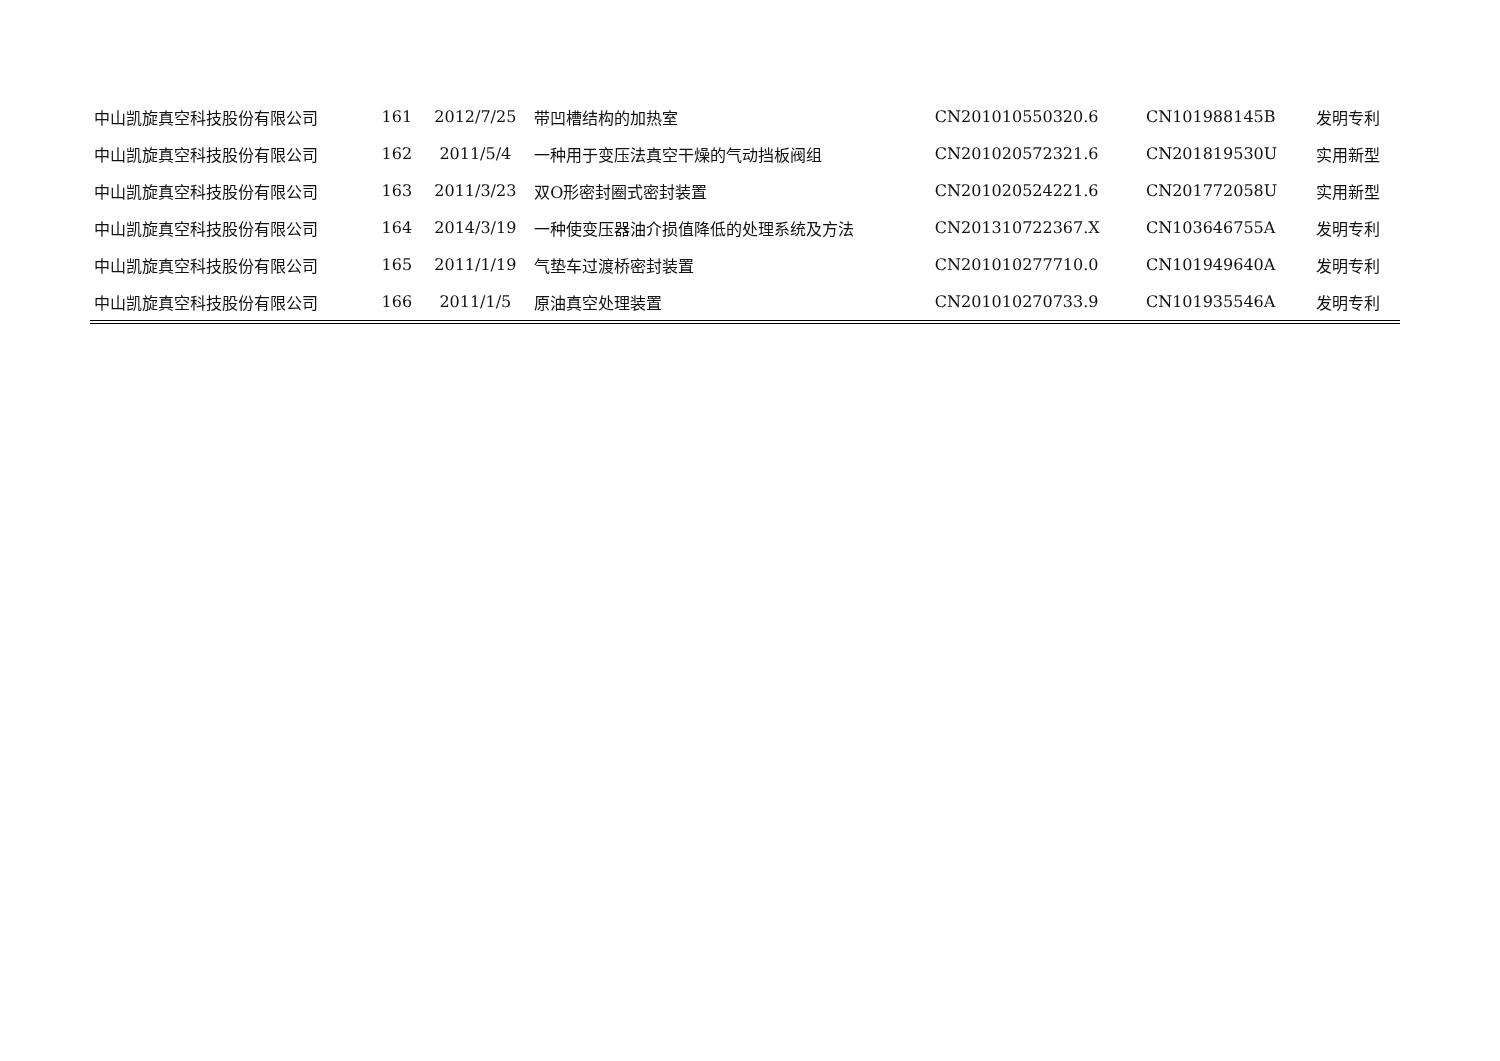| 中山凯旋真空科技股份有限公司 | 161 | 2012/7/25 | 带凹槽结构的加热室 | CN201010550320.6 | CN101988145B | 发明专利 |
| 中山凯旋真空科技股份有限公司 | 162 | 2011/5/4 | 一种用于变压法真空干燥的气动挡板阀组 | CN201020572321.6 | CN201819530U | 实用新型 |
| 中山凯旋真空科技股份有限公司 | 163 | 2011/3/23 | 双O形密封圈式密封装置 | CN201020524221.6 | CN201772058U | 实用新型 |
| 中山凯旋真空科技股份有限公司 | 164 | 2014/3/19 | 一种使变压器油介损值降低的处理系统及方法 | CN201310722367.X | CN103646755A | 发明专利 |
| 中山凯旋真空科技股份有限公司 | 165 | 2011/1/19 | 气垫车过渡桥密封装置 | CN201010277710.0 | CN101949640A | 发明专利 |
| 中山凯旋真空科技股份有限公司 | 166 | 2011/1/5 | 原油真空处理装置 | CN201010270733.9 | CN101935546A | 发明专利 |